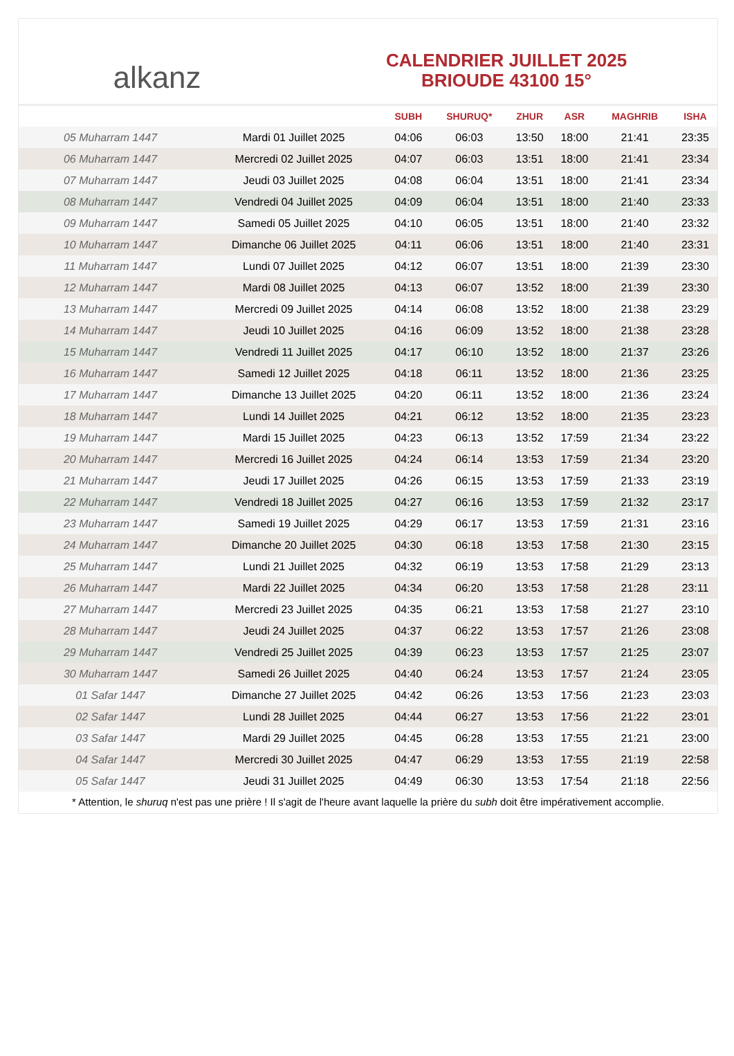alkanz
CALENDRIER JUILLET 2025
BRIOUDE 43100 15°
| | | SUBH | SHURUQ* | ZHUR | ASR | MAGHRIB | ISHA |
| --- | --- | --- | --- | --- | --- | --- | --- |
| 05 Muharram 1447 | Mardi 01 Juillet 2025 | 04:06 | 06:03 | 13:50 | 18:00 | 21:41 | 23:35 |
| 06 Muharram 1447 | Mercredi 02 Juillet 2025 | 04:07 | 06:03 | 13:51 | 18:00 | 21:41 | 23:34 |
| 07 Muharram 1447 | Jeudi 03 Juillet 2025 | 04:08 | 06:04 | 13:51 | 18:00 | 21:41 | 23:34 |
| 08 Muharram 1447 | Vendredi 04 Juillet 2025 | 04:09 | 06:04 | 13:51 | 18:00 | 21:40 | 23:33 |
| 09 Muharram 1447 | Samedi 05 Juillet 2025 | 04:10 | 06:05 | 13:51 | 18:00 | 21:40 | 23:32 |
| 10 Muharram 1447 | Dimanche 06 Juillet 2025 | 04:11 | 06:06 | 13:51 | 18:00 | 21:40 | 23:31 |
| 11 Muharram 1447 | Lundi 07 Juillet 2025 | 04:12 | 06:07 | 13:51 | 18:00 | 21:39 | 23:30 |
| 12 Muharram 1447 | Mardi 08 Juillet 2025 | 04:13 | 06:07 | 13:52 | 18:00 | 21:39 | 23:30 |
| 13 Muharram 1447 | Mercredi 09 Juillet 2025 | 04:14 | 06:08 | 13:52 | 18:00 | 21:38 | 23:29 |
| 14 Muharram 1447 | Jeudi 10 Juillet 2025 | 04:16 | 06:09 | 13:52 | 18:00 | 21:38 | 23:28 |
| 15 Muharram 1447 | Vendredi 11 Juillet 2025 | 04:17 | 06:10 | 13:52 | 18:00 | 21:37 | 23:26 |
| 16 Muharram 1447 | Samedi 12 Juillet 2025 | 04:18 | 06:11 | 13:52 | 18:00 | 21:36 | 23:25 |
| 17 Muharram 1447 | Dimanche 13 Juillet 2025 | 04:20 | 06:11 | 13:52 | 18:00 | 21:36 | 23:24 |
| 18 Muharram 1447 | Lundi 14 Juillet 2025 | 04:21 | 06:12 | 13:52 | 18:00 | 21:35 | 23:23 |
| 19 Muharram 1447 | Mardi 15 Juillet 2025 | 04:23 | 06:13 | 13:52 | 17:59 | 21:34 | 23:22 |
| 20 Muharram 1447 | Mercredi 16 Juillet 2025 | 04:24 | 06:14 | 13:53 | 17:59 | 21:34 | 23:20 |
| 21 Muharram 1447 | Jeudi 17 Juillet 2025 | 04:26 | 06:15 | 13:53 | 17:59 | 21:33 | 23:19 |
| 22 Muharram 1447 | Vendredi 18 Juillet 2025 | 04:27 | 06:16 | 13:53 | 17:59 | 21:32 | 23:17 |
| 23 Muharram 1447 | Samedi 19 Juillet 2025 | 04:29 | 06:17 | 13:53 | 17:59 | 21:31 | 23:16 |
| 24 Muharram 1447 | Dimanche 20 Juillet 2025 | 04:30 | 06:18 | 13:53 | 17:58 | 21:30 | 23:15 |
| 25 Muharram 1447 | Lundi 21 Juillet 2025 | 04:32 | 06:19 | 13:53 | 17:58 | 21:29 | 23:13 |
| 26 Muharram 1447 | Mardi 22 Juillet 2025 | 04:34 | 06:20 | 13:53 | 17:58 | 21:28 | 23:11 |
| 27 Muharram 1447 | Mercredi 23 Juillet 2025 | 04:35 | 06:21 | 13:53 | 17:58 | 21:27 | 23:10 |
| 28 Muharram 1447 | Jeudi 24 Juillet 2025 | 04:37 | 06:22 | 13:53 | 17:57 | 21:26 | 23:08 |
| 29 Muharram 1447 | Vendredi 25 Juillet 2025 | 04:39 | 06:23 | 13:53 | 17:57 | 21:25 | 23:07 |
| 30 Muharram 1447 | Samedi 26 Juillet 2025 | 04:40 | 06:24 | 13:53 | 17:57 | 21:24 | 23:05 |
| 01 Safar 1447 | Dimanche 27 Juillet 2025 | 04:42 | 06:26 | 13:53 | 17:56 | 21:23 | 23:03 |
| 02 Safar 1447 | Lundi 28 Juillet 2025 | 04:44 | 06:27 | 13:53 | 17:56 | 21:22 | 23:01 |
| 03 Safar 1447 | Mardi 29 Juillet 2025 | 04:45 | 06:28 | 13:53 | 17:55 | 21:21 | 23:00 |
| 04 Safar 1447 | Mercredi 30 Juillet 2025 | 04:47 | 06:29 | 13:53 | 17:55 | 21:19 | 22:58 |
| 05 Safar 1447 | Jeudi 31 Juillet 2025 | 04:49 | 06:30 | 13:53 | 17:54 | 21:18 | 22:56 |
* Attention, le shuruq n'est pas une prière ! Il s'agit de l'heure avant laquelle la prière du subh doit être impérativement accomplie.